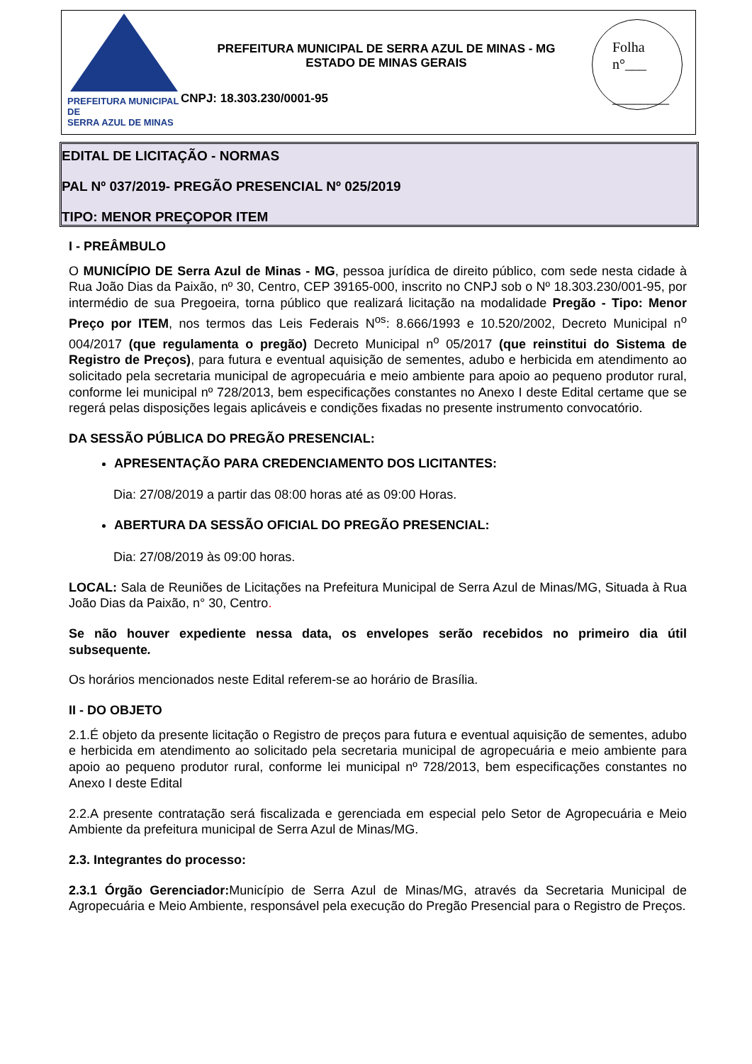PREFEITURA MUNICIPAL DE
SERRA AZUL DE MINAS
PREFEITURA MUNICIPAL DE SERRA AZUL DE MINAS - MG
ESTADO DE MINAS GERAIS
CNPJ: 18.303.230/0001-95
Folha
n°___
________
EDITAL DE LICITAÇÃO - NORMAS
PAL Nº 037/2019- PREGÃO PRESENCIAL Nº 025/2019
TIPO: MENOR PREÇOPOR ITEM
I - PREÂMBULO
O MUNICÍPIO DE Serra Azul de Minas - MG, pessoa jurídica de direito público, com sede nesta cidade à Rua João Dias da Paixão, nº 30, Centro, CEP 39165-000, inscrito no CNPJ sob o Nº 18.303.230/001-95, por intermédio de sua Pregoeira, torna público que realizará licitação na modalidade Pregão - Tipo: Menor Preço por ITEM, nos termos das Leis Federais N<sup>os</sup>: 8.666/1993 e 10.520/2002, Decreto Municipal n<sup>o</sup> 004/2017 (que regulamenta o pregão) Decreto Municipal n<sup>o</sup> 05/2017 (que reinstitui do Sistema de Registro de Preços), para futura e eventual aquisição de sementes, adubo e herbicida em atendimento ao solicitado pela secretaria municipal de agropecuária e meio ambiente para apoio ao pequeno produtor rural, conforme lei municipal nº 728/2013, bem especificações constantes no Anexo I deste Edital certame que se regerá pelas disposições legais aplicáveis e condições fixadas no presente instrumento convocatório.
DA SESSÃO PÚBLICA DO PREGÃO PRESENCIAL:
APRESENTAÇÃO PARA CREDENCIAMENTO DOS LICITANTES:
Dia: 27/08/2019 a partir das 08:00 horas até as 09:00 Horas.
ABERTURA DA SESSÃO OFICIAL DO PREGÃO PRESENCIAL:
Dia: 27/08/2019 às 09:00 horas.
LOCAL: Sala de Reuniões de Licitações na Prefeitura Municipal de Serra Azul de Minas/MG, Situada à Rua João Dias da Paixão, n° 30, Centro.
Se não houver expediente nessa data, os envelopes serão recebidos no primeiro dia útil subsequente.
Os horários mencionados neste Edital referem-se ao horário de Brasília.
II - DO OBJETO
2.1.É objeto da presente licitação o Registro de preços para futura e eventual aquisição de sementes, adubo e herbicida em atendimento ao solicitado pela secretaria municipal de agropecuária e meio ambiente para apoio ao pequeno produtor rural, conforme lei municipal nº 728/2013, bem especificações constantes no Anexo I deste Edital
2.2.A presente contratação será fiscalizada e gerenciada em especial pelo Setor de Agropecuária e Meio Ambiente da prefeitura municipal de Serra Azul de Minas/MG.
2.3. Integrantes do processo:
2.3.1 Órgão Gerenciador: Município de Serra Azul de Minas/MG, através da Secretaria Municipal de Agropecuária e Meio Ambiente, responsável pela execução do Pregão Presencial para o Registro de Preços.